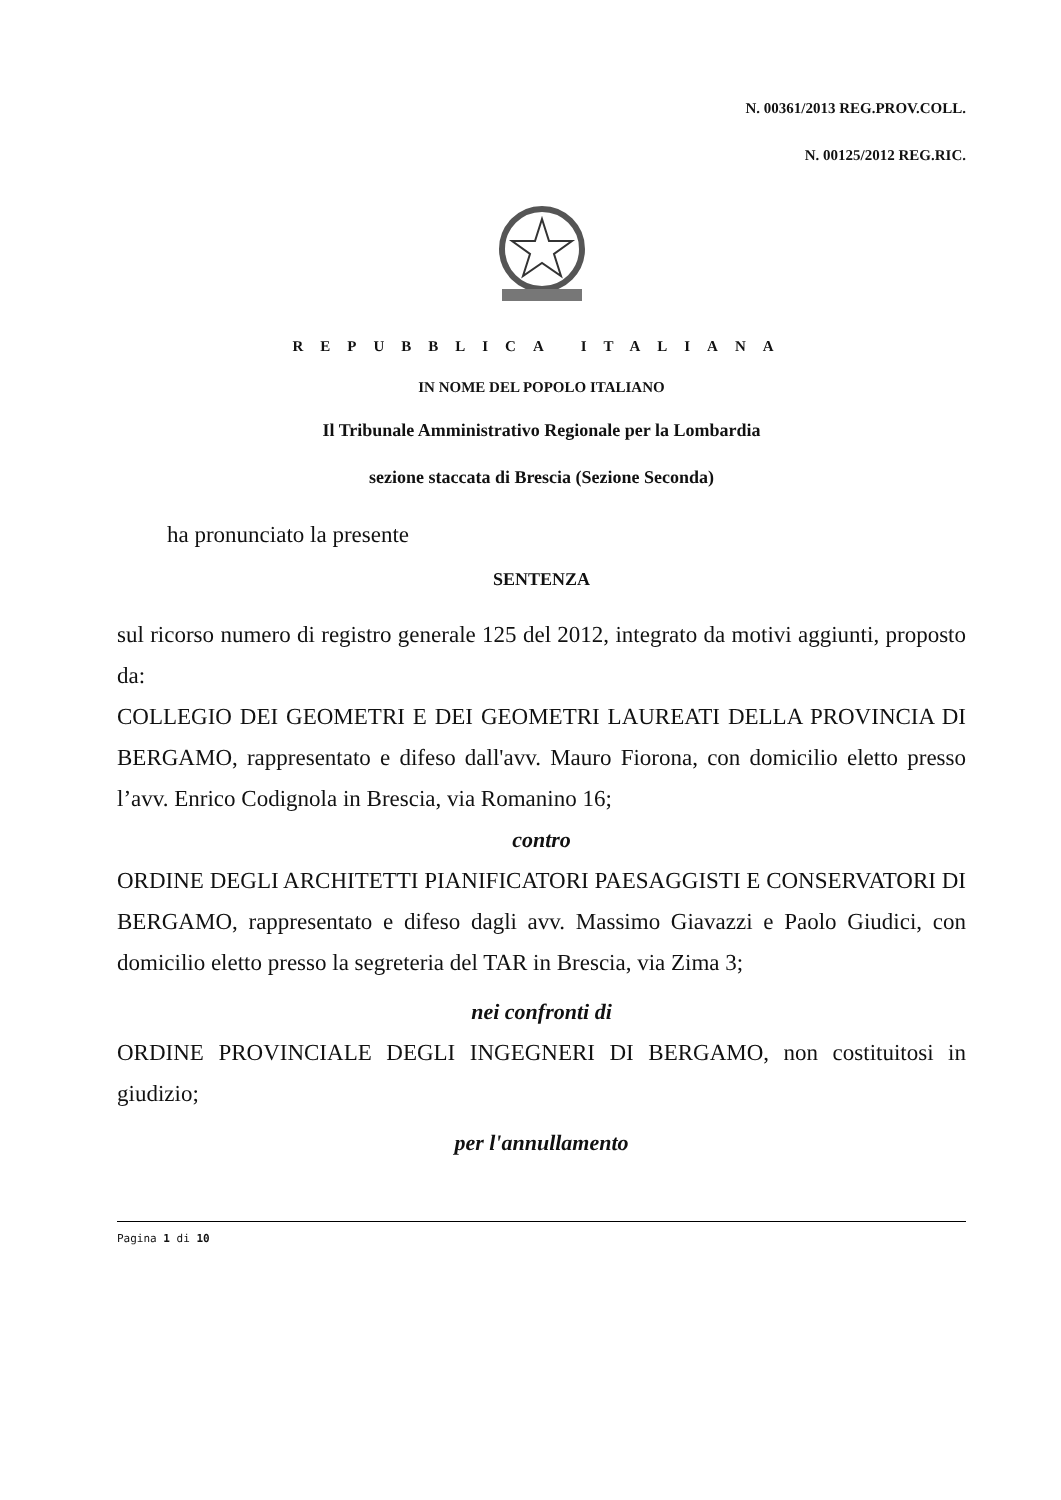N. 00361/2013 REG.PROV.COLL.
N. 00125/2012 REG.RIC.
REPUBBLICA ITALIANA
IN NOME DEL POPOLO ITALIANO
Il Tribunale Amministrativo Regionale per la Lombardia
sezione staccata di Brescia (Sezione Seconda)
ha pronunciato la presente
SENTENZA
sul ricorso numero di registro generale 125 del 2012, integrato da motivi aggiunti, proposto da:
COLLEGIO DEI GEOMETRI E DEI GEOMETRI LAUREATI DELLA PROVINCIA DI BERGAMO, rappresentato e difeso dall'avv. Mauro Fiorona, con domicilio eletto presso l’avv. Enrico Codignola in Brescia, via Romanino 16;
contro
ORDINE DEGLI ARCHITETTI PIANIFICATORI PAESAGGISTI E CONSERVATORI DI BERGAMO, rappresentato e difeso dagli avv. Massimo Giavazzi e Paolo Giudici, con domicilio eletto presso la segreteria del TAR in Brescia, via Zima 3;
nei confronti di
ORDINE PROVINCIALE DEGLI INGEGNERI DI BERGAMO, non costituitosi in giudizio;
per l'annullamento
Pagina 1 di 10